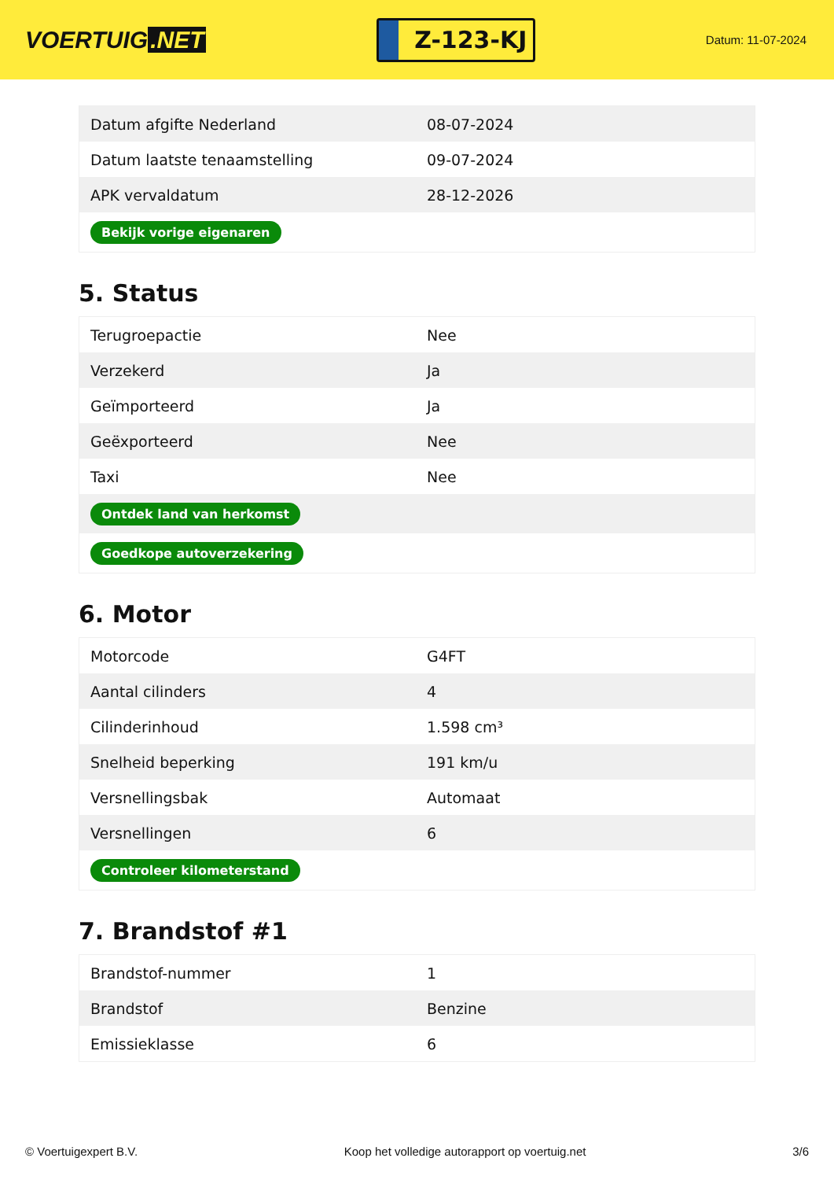VOERTUIG.NET
Z-123-KJ
Datum: 11-07-2024
| Datum afgifte Nederland | 08-07-2024 |
| Datum laatste tenaamstelling | 09-07-2024 |
| APK vervaldatum | 28-12-2026 |
| Bekijk vorige eigenaren | |
5. Status
| Terugroepactie | Nee |
| Verzekerd | Ja |
| Geïmporteerd | Ja |
| Geëxporteerd | Nee |
| Taxi | Nee |
| Ontdek land van herkomst | |
| Goedkope autoverzekering | |
6. Motor
| Motorcode | G4FT |
| Aantal cilinders | 4 |
| Cilinderinhoud | 1.598 cm³ |
| Snelheid beperking | 191 km/u |
| Versnellingsbak | Automaat |
| Versnellingen | 6 |
| Controleer kilometerstand | |
7. Brandstof #1
| Brandstof-nummer | 1 |
| Brandstof | Benzine |
| Emissieklasse | 6 |
© Voertuigexpert B.V. Koop het volledige autorapport op voertuig.net 3/6